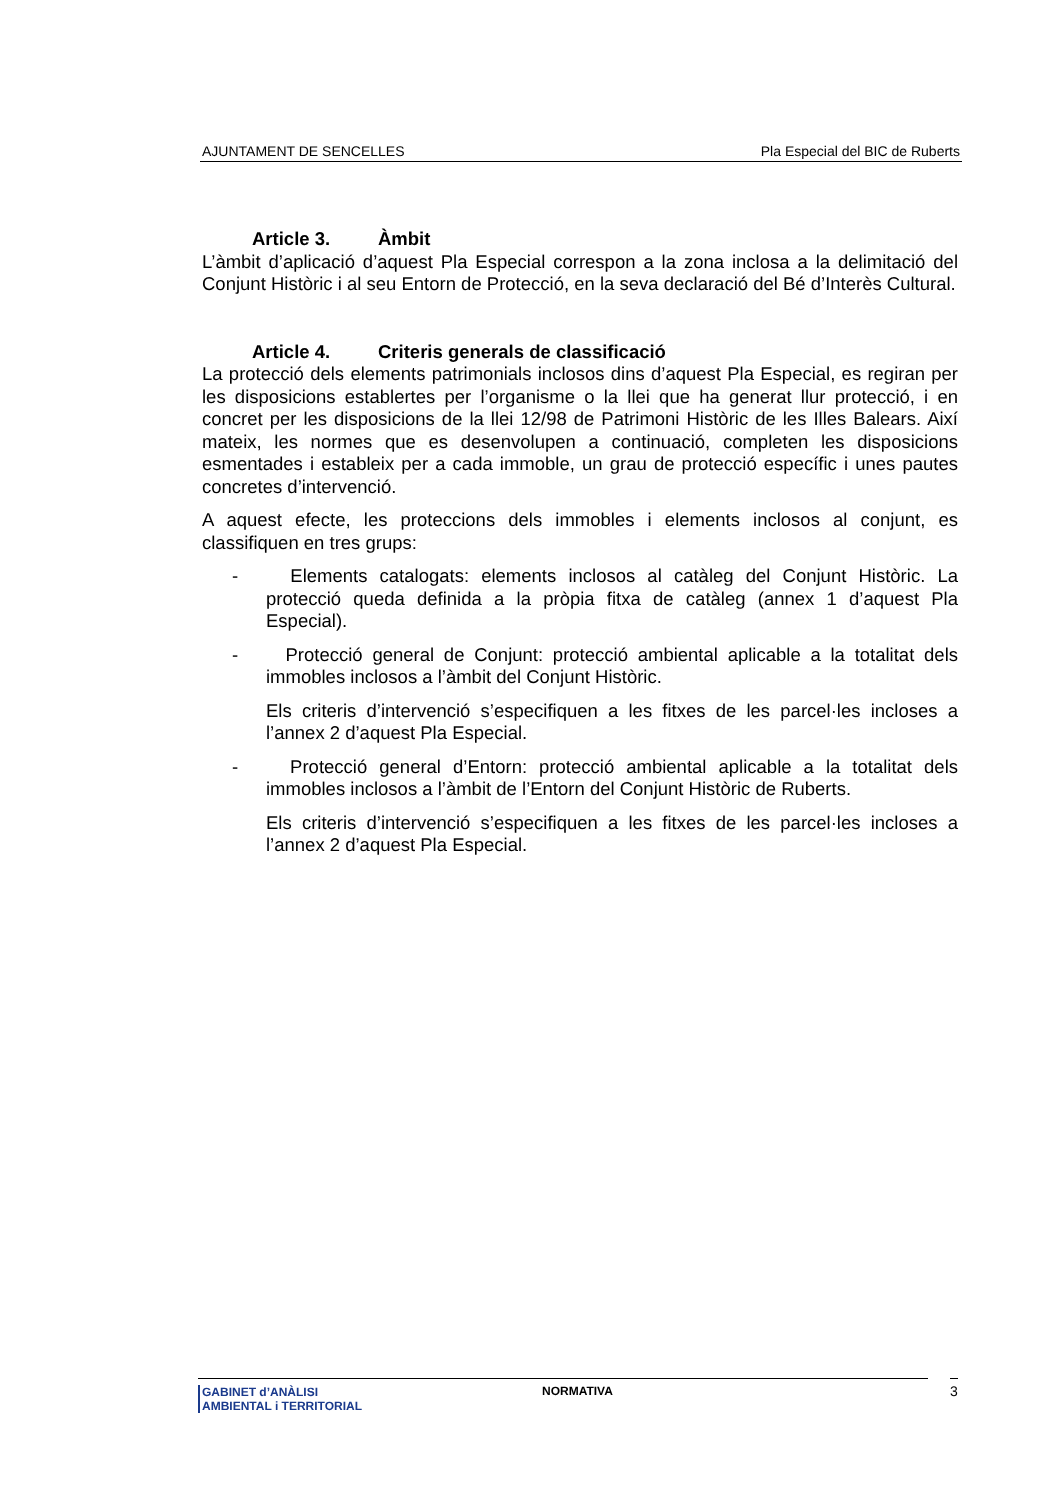AJUNTAMENT DE SENCELLES Pla Especial del BIC de Ruberts
Article 3. Àmbit
L’àmbit d’aplicació d’aquest Pla Especial correspon a la zona inclosa a la delimitació del Conjunt Històric i al seu Entorn de Protecció, en la seva declaració del Bé d’Interès Cultural.
Article 4. Criteris generals de classificació
La protecció dels elements patrimonials inclosos dins d’aquest Pla Especial, es regiran per les disposicions establertes per l’organisme o la llei que ha generat llur protecció, i en concret per les disposicions de la llei 12/98 de Patrimoni Històric de les Illes Balears. Així mateix, les normes que es desenvolupen a continuació, completen les disposicions esmentades i estableix per a cada immoble, un grau de protecció específic i unes pautes concretes d’intervenció.
A aquest efecte, les proteccions dels immobles i elements inclosos al conjunt, es classifiquen en tres grups:
- Elements catalogats: elements inclosos al catàleg del Conjunt Històric. La protecció queda definida a la pròpia fitxa de catàleg (annex 1 d’aquest Pla Especial).
- Protecció general de Conjunt: protecció ambiental aplicable a la totalitat dels immobles inclosos a l’àmbit del Conjunt Històric.
Els criteris d’intervenció s’especifiquen a les fitxes de les parcel·les incloses a l’annex 2 d’aquest Pla Especial.
- Protecció general d’Entorn: protecció ambiental aplicable a la totalitat dels immobles inclosos a l’àmbit de l’Entorn del Conjunt Històric de Ruberts.
Els criteris d’intervenció s’especifiquen a les fitxes de les parcel·les incloses a l’annex 2 d’aquest Pla Especial.
GABINET d’ANÀLISI
AMBIENTAL i TERRITORIAL
NORMATIVA
3